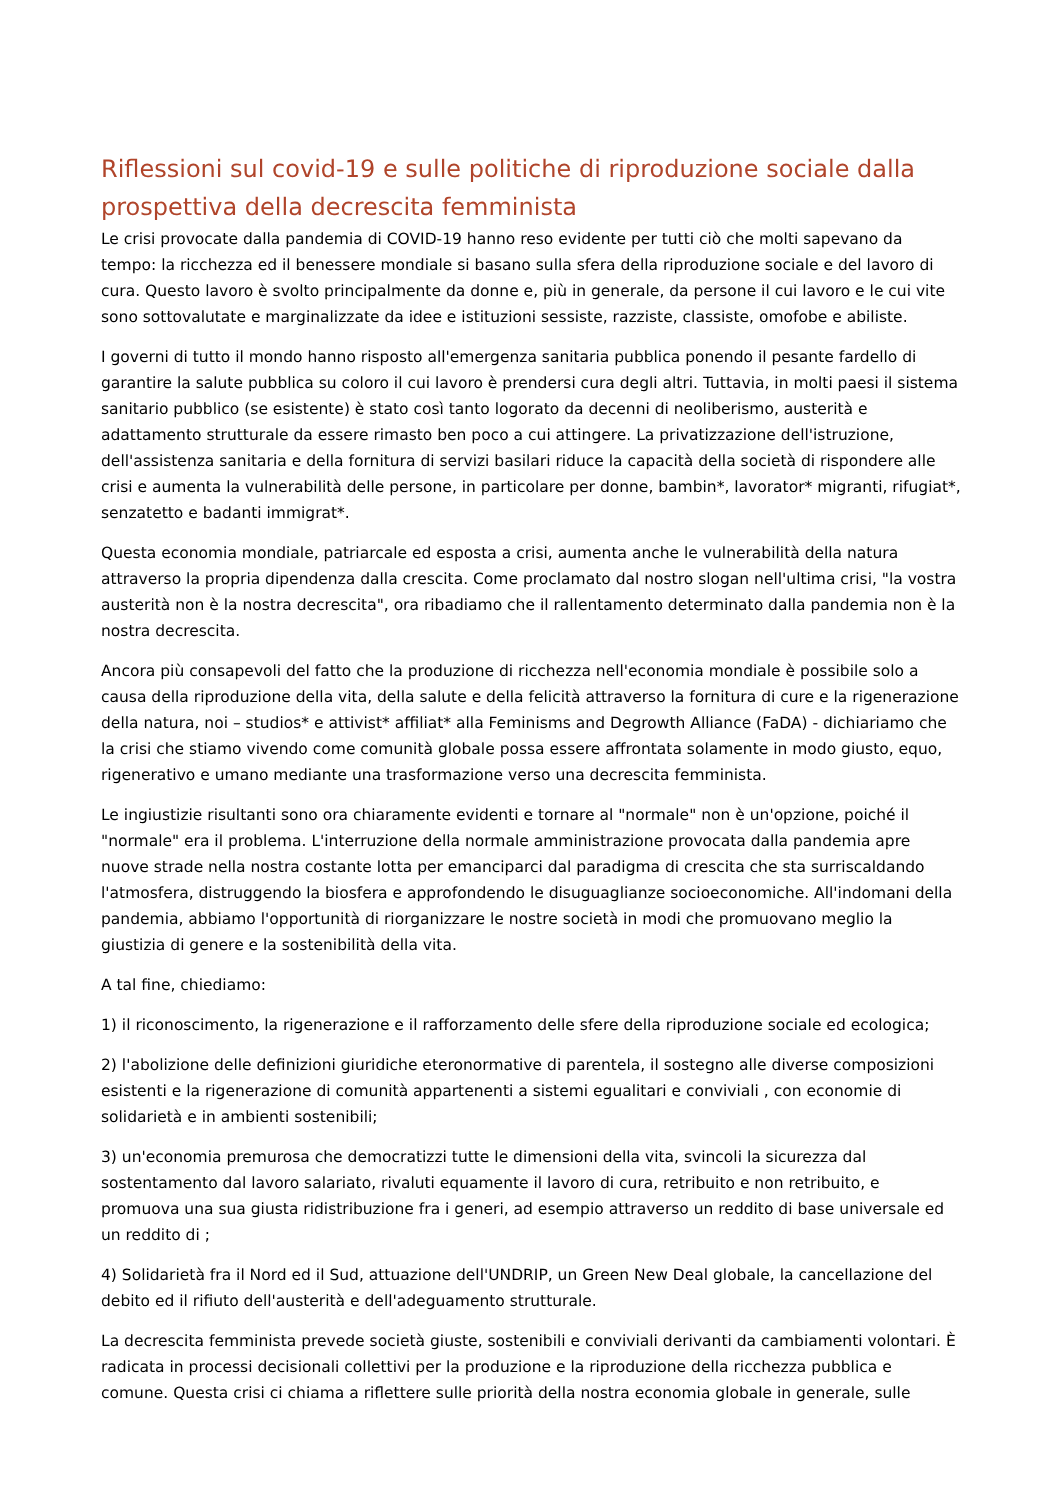Riflessioni sul covid-19 e sulle politiche di riproduzione sociale dalla prospettiva della decrescita femminista
Le crisi provocate dalla pandemia di COVID-19 hanno reso evidente per tutti ciò che molti sapevano da tempo: la ricchezza ed il benessere mondiale si basano sulla sfera della riproduzione sociale e del lavoro di cura. Questo lavoro è svolto principalmente da donne e, più in generale, da persone il cui lavoro e le cui vite sono sottovalutate e marginalizzate da idee e istituzioni sessiste, razziste, classiste, omofobe e abiliste.
I governi di tutto il mondo hanno risposto all'emergenza sanitaria pubblica ponendo il pesante fardello di garantire la salute pubblica su coloro il cui lavoro è prendersi cura degli altri. Tuttavia, in molti paesi il sistema sanitario pubblico (se esistente) è stato così tanto logorato da decenni di neoliberismo, austerità e adattamento strutturale da essere rimasto ben poco a cui attingere. La privatizzazione dell'istruzione, dell'assistenza sanitaria e della fornitura di servizi basilari riduce la capacità della società di rispondere alle crisi e aumenta la vulnerabilità delle persone, in particolare per donne, bambin*, lavorator* migranti, rifugiat*, senzatetto e badanti immigrat*.
Questa economia mondiale, patriarcale ed esposta a crisi, aumenta anche le vulnerabilità della natura attraverso la propria dipendenza dalla crescita. Come proclamato dal nostro slogan nell'ultima crisi, "la vostra austerità non è la nostra decrescita", ora ribadiamo che il rallentamento determinato dalla pandemia non è la nostra decrescita.
Ancora più consapevoli del fatto che la produzione di ricchezza nell'economia mondiale è possibile solo a causa della riproduzione della vita, della salute e della felicità attraverso la fornitura di cure e la rigenerazione della natura, noi – studios* e attivist* affiliat* alla Feminisms and Degrowth Alliance (FaDA) - dichiariamo che la crisi che stiamo vivendo come comunità globale possa essere affrontata solamente in modo giusto, equo, rigenerativo e umano mediante una trasformazione verso una decrescita femminista.
Le ingiustizie risultanti sono ora chiaramente evidenti e tornare al "normale" non è un'opzione, poiché il "normale" era il problema. L'interruzione della normale amministrazione provocata dalla pandemia apre nuove strade nella nostra costante lotta per emanciparci dal paradigma di crescita che sta surriscaldando l'atmosfera, distruggendo la biosfera e approfondendo le disuguaglianze socioeconomiche. All'indomani della pandemia, abbiamo l'opportunità di riorganizzare le nostre società in modi che promuovano meglio la giustizia di genere e la sostenibilità della vita.
A tal fine, chiediamo:
1) il riconoscimento, la rigenerazione e il rafforzamento delle sfere della riproduzione sociale ed ecologica;
2) l'abolizione delle definizioni giuridiche eteronormative di parentela, il sostegno alle diverse composizioni esistenti e la rigenerazione di comunità appartenenti a sistemi egualitari e conviviali , con economie di solidarietà e in ambienti sostenibili;
3) un'economia premurosa che democratizzi tutte le dimensioni della vita, svincoli la sicurezza dal sostentamento dal lavoro salariato, rivaluti equamente il lavoro di cura, retribuito e non retribuito, e promuova una sua giusta ridistribuzione fra i generi, ad esempio attraverso un reddito di base universale ed un reddito di ;
4) Solidarietà fra il Nord ed il Sud, attuazione dell'UNDRIP, un Green New Deal globale, la cancellazione del debito ed il rifiuto dell'austerità e dell'adeguamento strutturale.
La decrescita femminista prevede società giuste, sostenibili e conviviali derivanti da cambiamenti volontari. È radicata in processi decisionali collettivi per la produzione e la riproduzione della ricchezza pubblica e comune. Questa crisi ci chiama a riflettere sulle priorità della nostra economia globale in generale, sulle